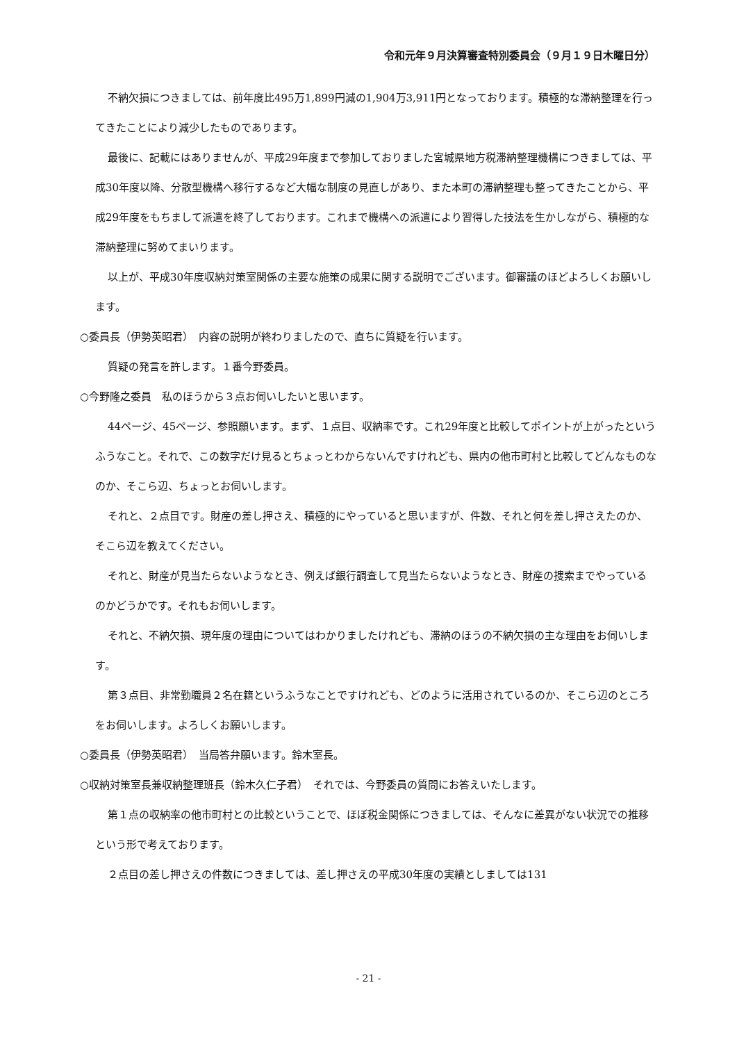令和元年９月決算審査特別委員会（９月１９日木曜日分）
不納欠損につきましては、前年度比495万1,899円減の1,904万3,911円となっております。積極的な滞納整理を行ってきたことにより減少したものであります。
最後に、記載にはありませんが、平成29年度まで参加しておりました宮城県地方税滞納整理機構につきましては、平成30年度以降、分散型機構へ移行するなど大幅な制度の見直しがあり、また本町の滞納整理も整ってきたことから、平成29年度をもちまして派遣を終了しております。これまで機構への派遣により習得した技法を生かしながら、積極的な滞納整理に努めてまいります。
以上が、平成30年度収納対策室関係の主要な施策の成果に関する説明でございます。御審議のほどよろしくお願いします。
○委員長（伊勢英昭君）　内容の説明が終わりましたので、直ちに質疑を行います。
質疑の発言を許します。１番今野委員。
○今野隆之委員　私のほうから３点お伺いしたいと思います。
44ページ、45ページ、参照願います。まず、１点目、収納率です。これ29年度と比較してポイントが上がったというふうなこと。それで、この数字だけ見るとちょっとわからないんですけれども、県内の他市町村と比較してどんなものなのか、そこら辺、ちょっとお伺いします。
それと、２点目です。財産の差し押さえ、積極的にやっていると思いますが、件数、それと何を差し押さえたのか、そこら辺を教えてください。
それと、財産が見当たらないようなとき、例えば銀行調査して見当たらないようなとき、財産の捜索までやっているのかどうかです。それもお伺いします。
それと、不納欠損、現年度の理由についてはわかりましたけれども、滞納のほうの不納欠損の主な理由をお伺いします。
第３点目、非常勤職員２名在籍というふうなことですけれども、どのように活用されているのか、そこら辺のところをお伺いします。よろしくお願いします。
○委員長（伊勢英昭君）　当局答弁願います。鈴木室長。
○収納対策室長兼収納整理班長（鈴木久仁子君）　それでは、今野委員の質問にお答えいたします。
第１点の収納率の他市町村との比較ということで、ほぼ税金関係につきましては、そんなに差異がない状況での推移という形で考えております。
２点目の差し押さえの件数につきましては、差し押さえの平成30年度の実績としましては131
- 21 -